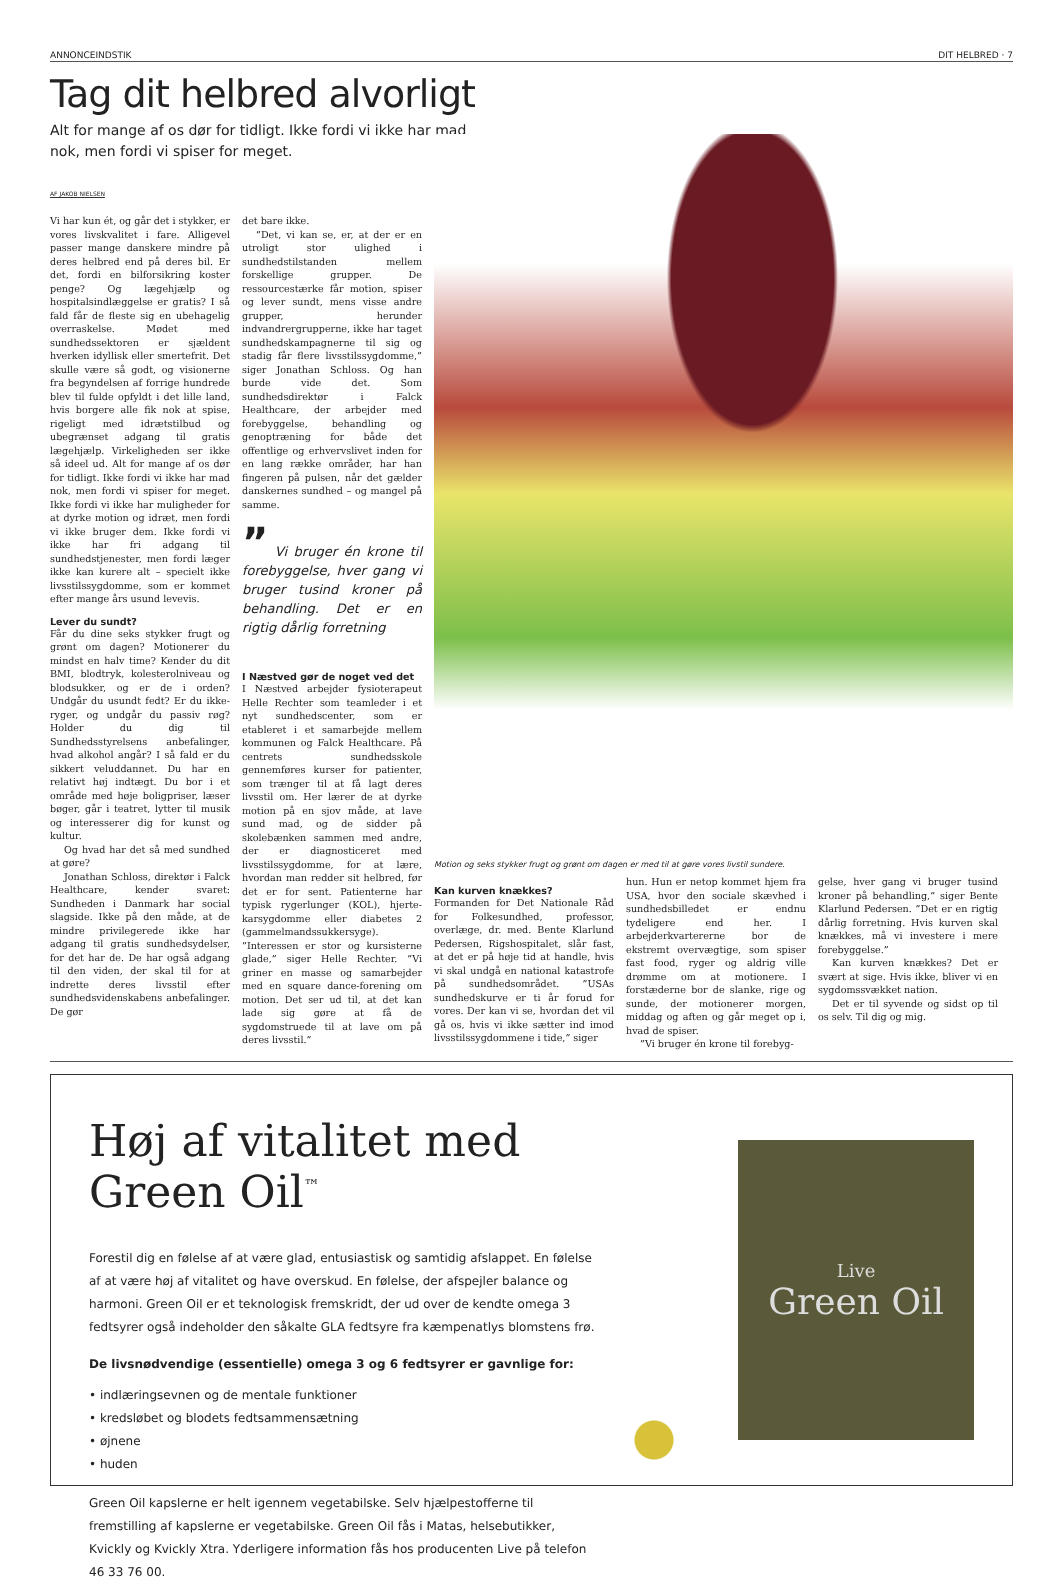ANNONCEINDSTIK DIT HELBRED · 7
Tag dit helbred alvorligt
Alt for mange af os dør for tidligt. Ikke fordi vi ikke har mad nok, men fordi vi spiser for meget.
AF JAKOB NIELSEN
Vi har kun ét, og går det i stykker, er vores livskvalitet i fare. Alligevel passer mange danskere mindre på deres helbred end på deres bil. Er det, fordi en bilforsikring koster penge? Og lægehjælp og hospitalsindlæggelse er gratis? I så fald får de fleste sig en ubehagelig overraskelse. Mødet med sundhedssektoren er sjældent hverken idyllisk eller smertefrit. Det skulle være så godt, og visionerne fra begyndelsen af forrige hundrede blev til fulde opfyldt i det lille land, hvis borgere alle fik nok at spise, rigeligt med idrætstilbud og ubegrænset adgang til gratis lægehjælp. Virkeligheden ser ikke så ideel ud. Alt for mange af os dør for tidligt. Ikke fordi vi ikke har mad nok, men fordi vi spiser for meget. Ikke fordi vi ikke har muligheder for at dyrke motion og idræt, men fordi vi ikke bruger dem. Ikke fordi vi ikke har fri adgang til sundhedstjenester, men fordi læger ikke kan kurere alt – specielt ikke livsstilssygdomme, som er kommet efter mange års usund levevis.
Lever du sundt?
Får du dine seks stykker frugt og grønt om dagen? Motionerer du mindst en halv time? Kender du dit BMI, blodtryk, kolesterolniveau og blodsukker, og er de i orden? Undgår du usundt fedt? Er du ikke-ryger, og undgår du passiv røg? Holder du dig til Sundhedsstyrelsens anbefalinger, hvad alkohol angår? I så fald er du sikkert veluddannet. Du har en relativt høj indtægt. Du bor i et område med høje boligpriser, læser bøger, går i teatret, lytter til musik og interesserer dig for kunst og kultur.
Og hvad har det så med sundhed at gøre?
Jonathan Schloss, direktør i Falck Healthcare, kender svaret: Sundheden i Danmark har social slagside. Ikke på den måde, at de mindre privilegerede ikke har adgang til gratis sundhedsydelser, for det har de. De har også adgang til den viden, der skal til for at indrette deres livsstil efter sundhedsvidenskabens anbefalinger. De gør
det bare ikke.
”Det, vi kan se, er, at der er en utroligt stor ulighed i sundhedstilstanden mellem forskellige grupper. De ressourcestærke får motion, spiser og lever sundt, mens visse andre grupper, herunder indvandrergrupperne, ikke har taget sundhedskampagnerne til sig og stadig får flere livsstilssygdomme,” siger Jonathan Schloss. Og han burde vide det. Som sundhedsdirektør i Falck Healthcare, der arbejder med forebyggelse, behandling og genoptræning for både det offentlige og erhvervslivet inden for en lang række områder, har han fingeren på pulsen, når det gælder danskernes sundhed – og mangel på samme.
” Vi bruger én krone til forebyggelse, hver gang vi bruger tusind kroner på behandling. Det er en rigtig dårlig forretning
I Næstved gør de noget ved det
I Næstved arbejder fysioterapeut Helle Rechter som teamleder i et nyt sundhedscenter, som er etableret i et samarbejde mellem kommunen og Falck Healthcare. På centrets sundhedsskole gennemføres kurser for patienter, som trænger til at få lagt deres livsstil om. Her lærer de at dyrke motion på en sjov måde, at lave sund mad, og de sidder på skolebænken sammen med andre, der er diagnosticeret med livsstilssygdomme, for at lære, hvordan man redder sit helbred, før det er for sent. Patienterne har typisk rygerlunger (KOL), hjerte-karsygdomme eller diabetes 2 (gammelmandssukkersyge). ”Interessen er stor og kursisterne glade,” siger Helle Rechter. ”Vi griner en masse og samarbejder med en square dance-forening om motion. Det ser ud til, at det kan lade sig gøre at få de sygdomstruede til at lave om på deres livsstil.”
Motion og seks stykker frugt og grønt om dagen er med til at gøre vores livstil sundere.
Kan kurven knækkes?
Formanden for Det Nationale Råd for Folkesundhed, professor, overlæge, dr. med. Bente Klarlund Pedersen, Rigshospitalet, slår fast, at det er på høje tid at handle, hvis vi skal undgå en national katastrofe på sundhedsområdet. ”USAs sundhedskurve er ti år forud for vores. Der kan vi se, hvordan det vil gå os, hvis vi ikke sætter ind imod livsstilssygdommene i tide,” siger
hun. Hun er netop kommet hjem fra USA, hvor den sociale skævhed i sundhedsbilledet er endnu tydeligere end her. I arbejderkvartererne bor de ekstremt overvægtige, som spiser fast food, ryger og aldrig ville drømme om at motionere. I forstæderne bor de slanke, rige og sunde, der motionerer morgen, middag og aften og går meget op i, hvad de spiser.
”Vi bruger én krone til forebyg-
gelse, hver gang vi bruger tusind kroner på behandling,” siger Bente Klarlund Pedersen. ”Det er en rigtig dårlig forretning. Hvis kurven skal knækkes, må vi investere i mere forebyggelse.”
Kan kurven knækkes? Det er svært at sige. Hvis ikke, bliver vi en sygdomssvækket nation.
Det er til syvende og sidst op til os selv. Til dig og mig.
Høj af vitalitet med Green Oil<sup>™</sup>
Forestil dig en følelse af at være glad, entusiastisk og samtidig afslappet. En følelse af at være høj af vitalitet og have overskud. En følelse, der afspejler balance og harmoni. Green Oil er et teknologisk fremskridt, der ud over de kendte omega 3 fedtsyrer også indeholder den såkalte GLA fedtsyre fra kæmpenatlys blomstens frø.
De livsnødvendige (essentielle) omega 3 og 6 fedtsyrer er gavnlige for:
• indlæringsevnen og de mentale funktioner
• kredsløbet og blodets fedtsammensætning
• øjnene
• huden
Green Oil kapslerne er helt igennem vegetabilske. Selv hjælpestofferne til fremstilling af kapslerne er vegetabilske. Green Oil fås i Matas, helsebutikker, Kvickly og Kvickly Xtra. Yderligere information fås hos producenten Live på telefon 46 33 76 00.
Live
Green Oil